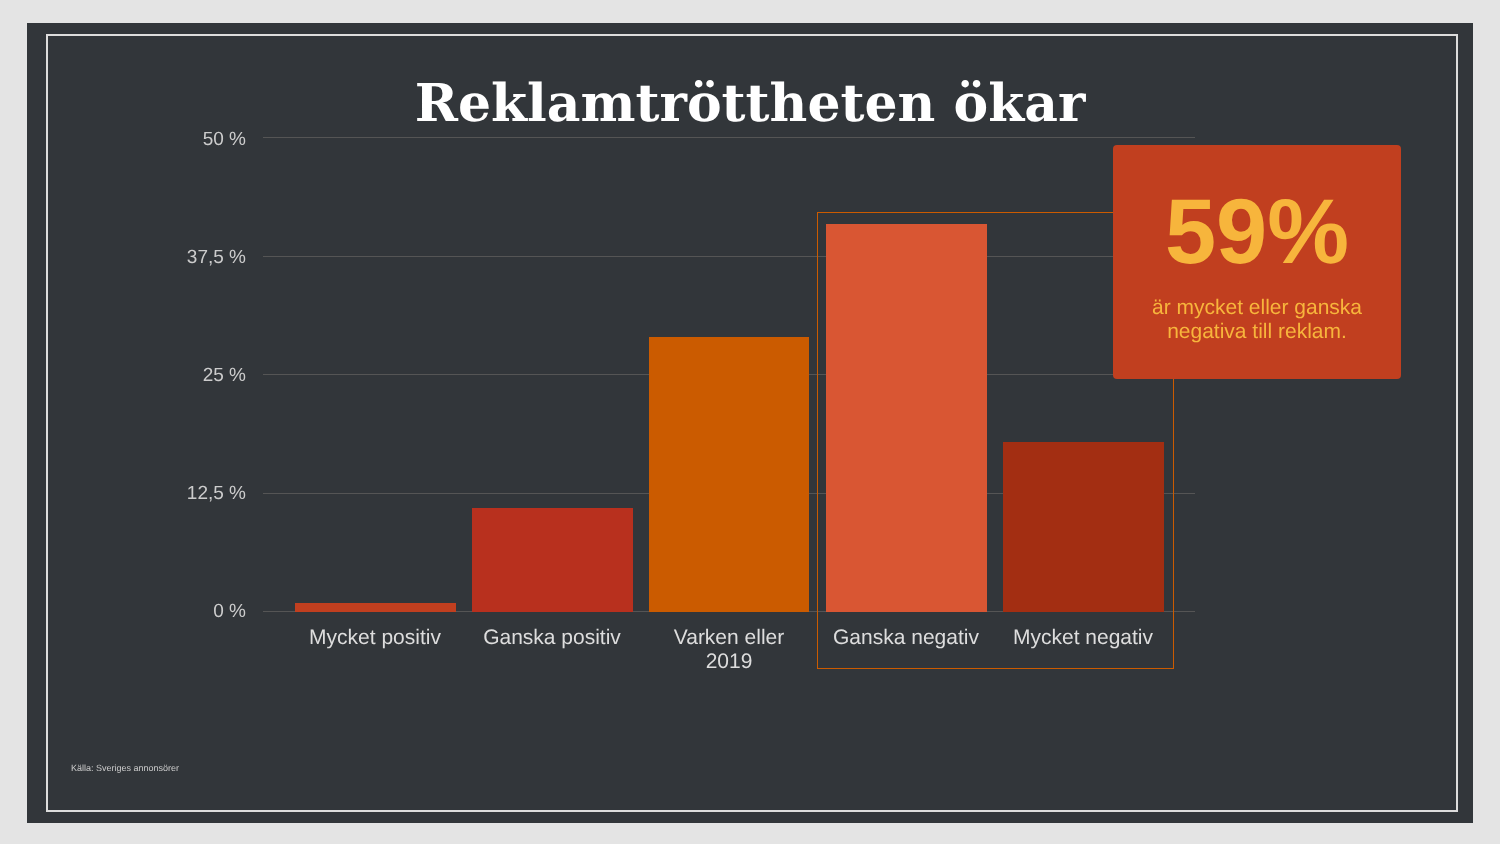Reklamtröttheten ökar
50 %
37,5 %
25 %
12,5 %
0 %
Mycket positiv
Ganska positiv
Varken eller
2019
Ganska negativ
Mycket negativ
59%
är mycket eller ganska
negativa till reklam.
Källa: Sveriges annonsörer